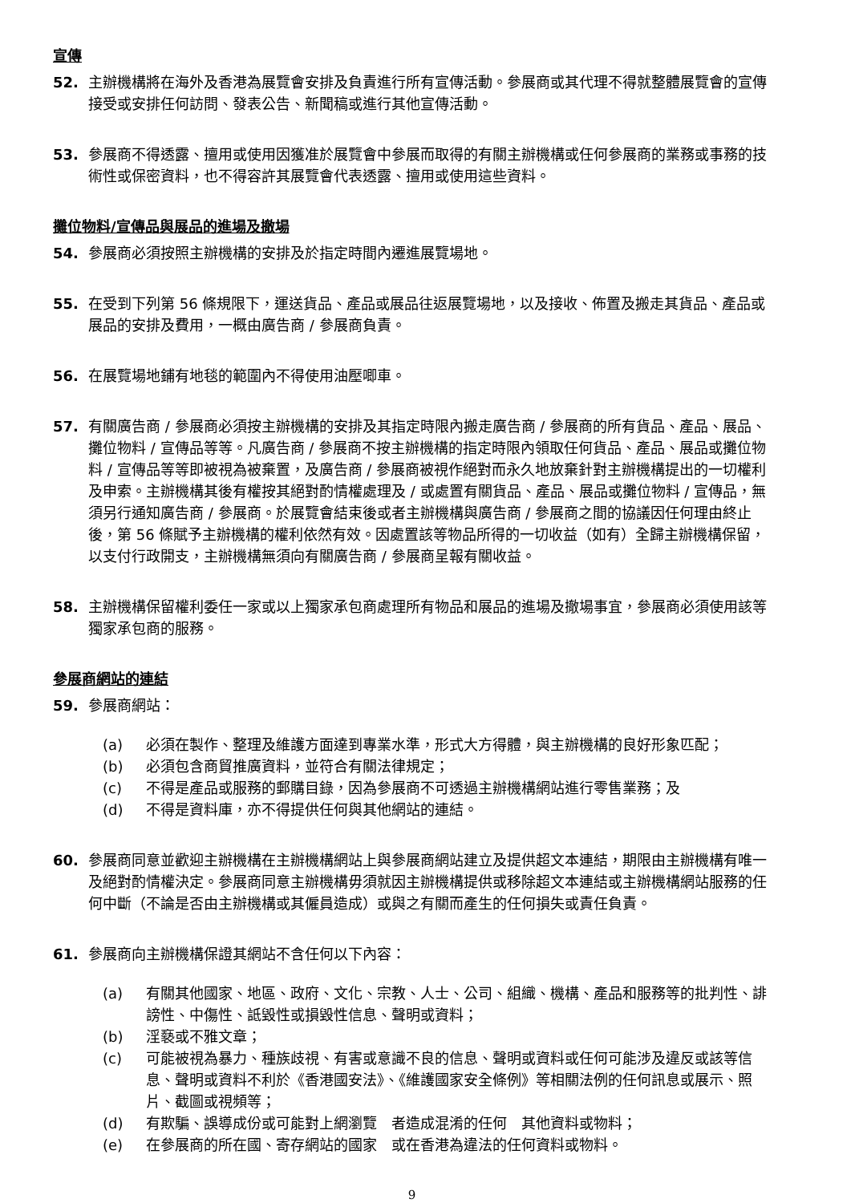宣傳
52. 主辦機構將在海外及香港為展覽會安排及負責進行所有宣傳活動。參展商或其代理不得就整體展覽會的宣傳接受或安排任何訪問、發表公告、新聞稿或進行其他宣傳活動。
53. 參展商不得透露、擅用或使用因獲准於展覽會中參展而取得的有關主辦機構或任何參展商的業務或事務的技術性或保密資料，也不得容許其展覽會代表透露、擅用或使用這些資料。
攤位物料/宣傳品與展品的進場及撤場
54. 參展商必須按照主辦機構的安排及於指定時間內遷進展覽場地。
55. 在受到下列第 56 條規限下，運送貨品、產品或展品往返展覽場地，以及接收、佈置及搬走其貨品、產品或展品的安排及費用，一概由廣告商 / 參展商負責。
56. 在展覽場地鋪有地毯的範圍內不得使用油壓唧車。
57. 有關廣告商 / 參展商必須按主辦機構的安排及其指定時限內搬走廣告商 / 參展商的所有貨品、產品、展品、攤位物料 / 宣傳品等等。凡廣告商 / 參展商不按主辦機構的指定時限內領取任何貨品、產品、展品或攤位物料 / 宣傳品等等即被視為被棄置，及廣告商 / 參展商被視作絕對而永久地放棄針對主辦機構提出的一切權利及申索。主辦機構其後有權按其絕對酌情權處理及 / 或處置有關貨品、產品、展品或攤位物料 / 宣傳品，無須另行通知廣告商 / 參展商。於展覽會結束後或者主辦機構與廣告商 / 參展商之間的協議因任何理由終止後，第 56 條賦予主辦機構的權利依然有效。因處置該等物品所得的一切收益（如有）全歸主辦機構保留，以支付行政開支，主辦機構無須向有關廣告商 / 參展商呈報有關收益。
58. 主辦機構保留權利委任一家或以上獨家承包商處理所有物品和展品的進場及撤場事宜，參展商必須使用該等獨家承包商的服務。
參展商網站的連結
59. 參展商網站：
(a) 必須在製作、整理及維護方面達到專業水準，形式大方得體，與主辦機構的良好形象匹配；
(b) 必須包含商貿推廣資料，並符合有關法律規定；
(c) 不得是產品或服務的郵購目錄，因為參展商不可透過主辦機構網站進行零售業務；及
(d) 不得是資料庫，亦不得提供任何與其他網站的連結。
60. 參展商同意並歡迎主辦機構在主辦機構網站上與參展商網站建立及提供超文本連結，期限由主辦機構有唯一及絕對酌情權決定。參展商同意主辦機構毋須就因主辦機構提供或移除超文本連結或主辦機構網站服務的任何中斷（不論是否由主辦機構或其僱員造成）或與之有關而產生的任何損失或責任負責。
61. 參展商向主辦機構保證其網站不含任何以下內容：
(a) 有關其他國家、地區、政府、文化、宗教、人士、公司、組織、機構、產品和服務等的批判性、誹謗性、中傷性、詆毀性或損毀性信息、聲明或資料；
(b) 淫褻或不雅文章；
(c) 可能被視為暴力、種族歧視、有害或意識不良的信息、聲明或資料或任何可能涉及違反或該等信息、聲明或資料不利於《香港國安法》、《維護國家安全條例》等相關法例的任何訊息或展示、照片、截圖或視頻等；
(d) 有欺騙、誤導成份或可能對上網瀏覽　者造成混淆的任何　其他資料或物料；
(e) 在參展商的所在國、寄存網站的國家　或在香港為違法的任何資料或物料。
9